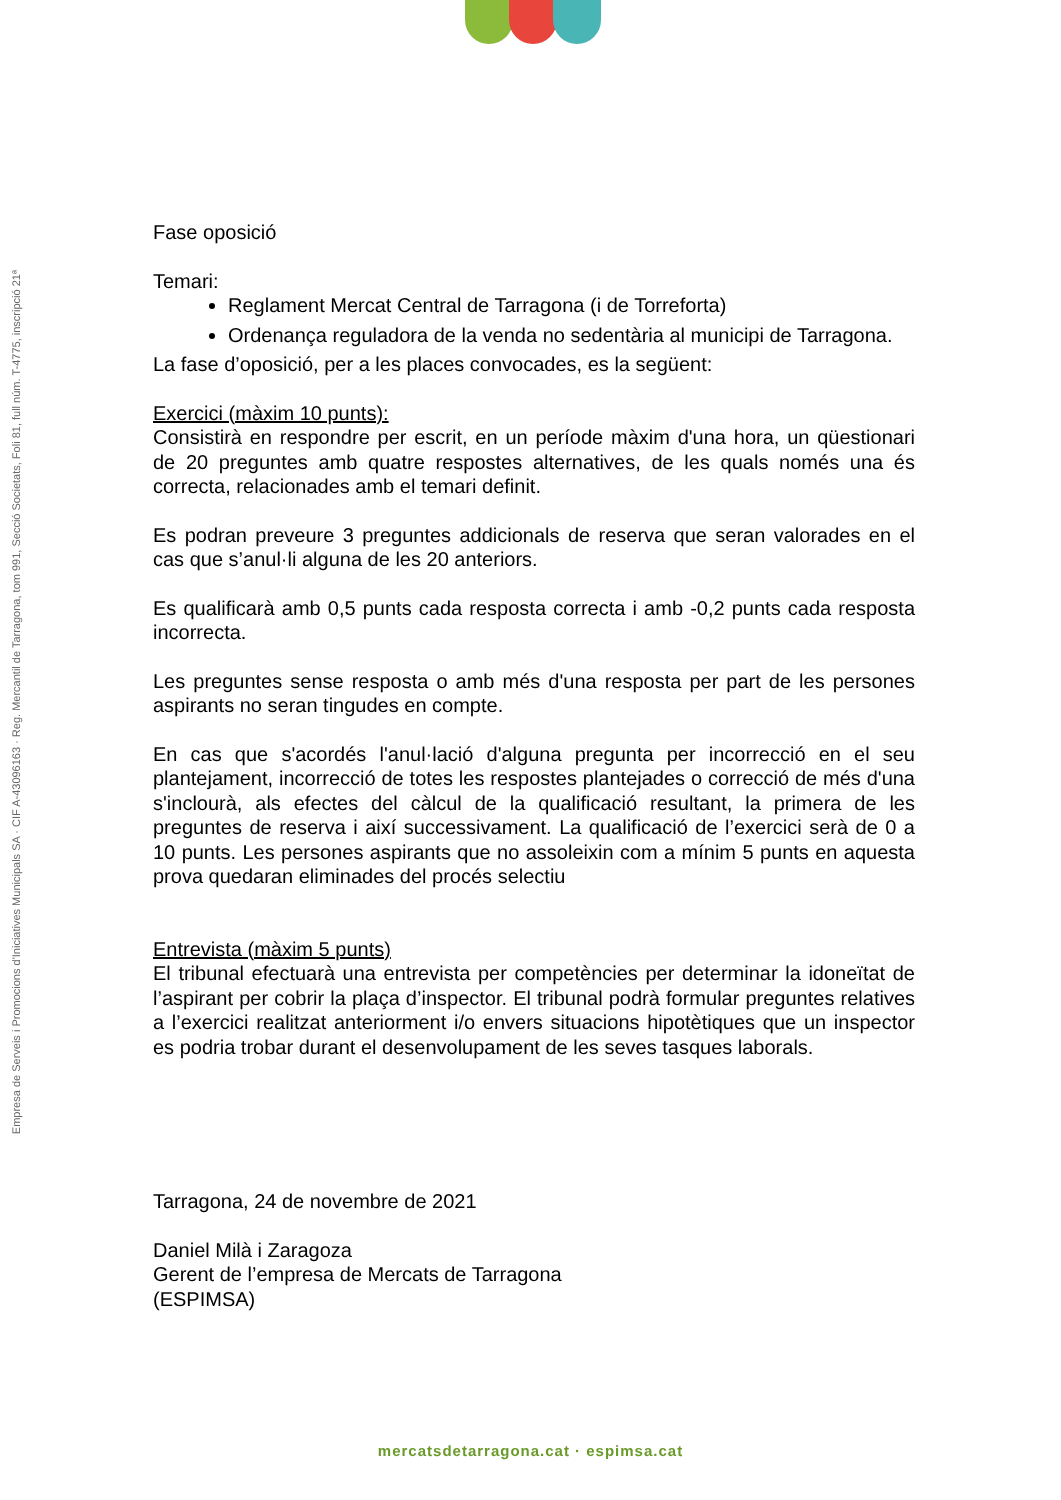Empresa de Serveis i Promocions d'Iniciatives Municipals SA · CIF A-43096163 · Reg. Mercantil de Tarragona, tom 991, Secció Societats, Foli 81, full núm. T-4775, inscripció 21ª
Fase oposició
Temari:
Reglament Mercat Central de Tarragona (i de Torreforta)
Ordenança reguladora de la venda no sedentària al municipi de Tarragona.
La fase d’oposició, per a les places convocades, es la següent:
Exercici (màxim 10 punts):
Consistirà en respondre per escrit, en un període màxim d'una hora, un qüestionari de 20 preguntes amb quatre respostes alternatives, de les quals només una és correcta, relacionades amb el temari definit.
Es podran preveure 3 preguntes addicionals de reserva que seran valorades en el cas que s’anul·li alguna de les 20 anteriors.
Es qualificarà amb 0,5 punts cada resposta correcta i amb -0,2 punts cada resposta incorrecta.
Les preguntes sense resposta o amb més d'una resposta per part de les persones aspirants no seran tingudes en compte.
En cas que s'acordés l'anul·lació d'alguna pregunta per incorrecció en el seu plantejament, incorrecció de totes les respostes plantejades o correcció de més d'una s'inclourà, als efectes del càlcul de la qualificació resultant, la primera de les preguntes de reserva i així successivament. La qualificació de l’exercici serà de 0 a 10 punts. Les persones aspirants que no assoleixin com a mínim 5 punts en aquesta prova quedaran eliminades del procés selectiu
Entrevista (màxim 5 punts)
El tribunal efectuarà una entrevista per competències per determinar la idoneïtat de l’aspirant per cobrir la plaça d’inspector. El tribunal podrà formular preguntes relatives a l’exercici realitzat anteriorment i/o envers situacions hipotètiques que un inspector es podria trobar durant el desenvolupament de les seves tasques laborals.
Tarragona, 24 de novembre de 2021
Daniel Milà i Zaragoza
Gerent de l’empresa de Mercats de Tarragona
(ESPIMSA)
mercatsdetarragona.cat · espimsa.cat